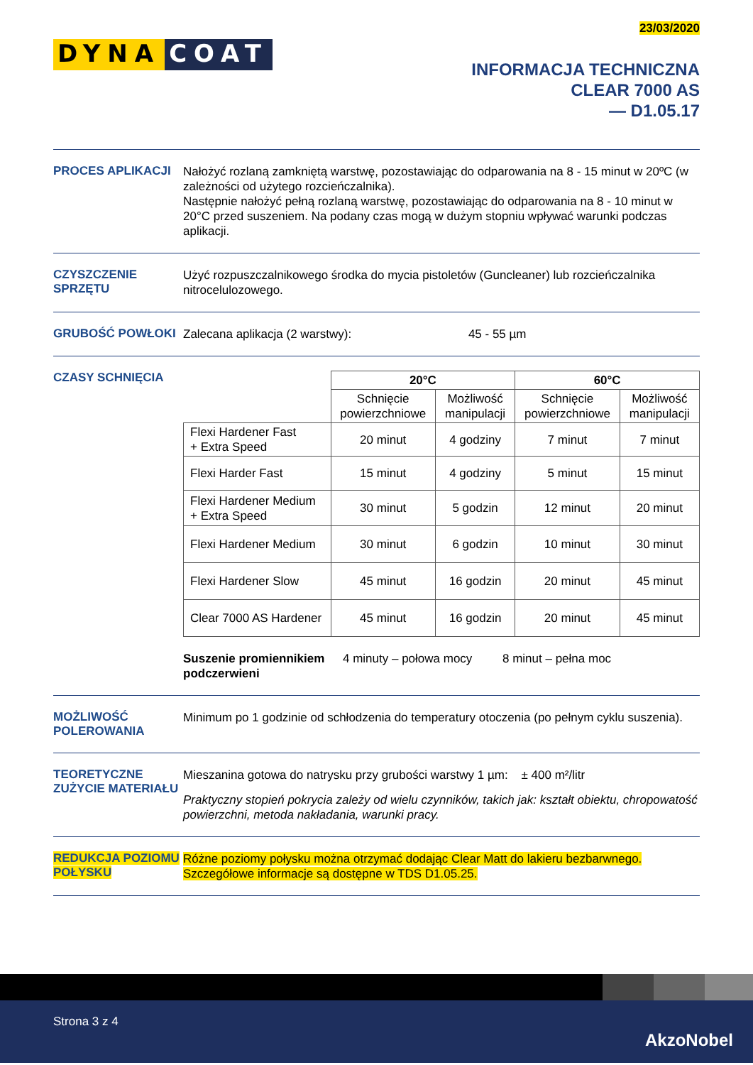23/03/2020
DYNA COAT
INFORMACJA TECHNICZNA
CLEAR 7000 AS
— D1.05.17
PROCES APLIKACJI
Nałożyć rozlaną zamkniętą warstwę, pozostawiając do odparowania na 8 - 15 minut w 20ºC (w zależności od użytego rozcieńczalnika).
Następnie nałożyć pełną rozlaną warstwę, pozostawiając do odparowania na 8 - 10 minut w 20°C przed suszeniem. Na podany czas mogą w dużym stopniu wpływać warunki podczas aplikacji.
CZYSZCZENIE SPRZĘTU
Użyć rozpuszczalnikowego środka do mycia pistoletów (Guncleaner) lub rozcieńczalnika nitrocelulozowego.
GRUBOŚĆ POWŁOKI
Zalecana aplikacja (2 warstwy): 45 - 55 µm
CZASY SCHNIĘCIA
| | 20°C | | 60°C | |
| --- | --- | --- | --- | --- |
| | Schnięcie powierzchniowe | Możliwość manipulacji | Schnięcie powierzchniowe | Możliwość manipulacji |
| Flexi Hardener Fast + Extra Speed | 20 minut | 4 godziny | 7 minut | 7 minut |
| Flexi Harder Fast | 15 minut | 4 godziny | 5 minut | 15 minut |
| Flexi Hardener Medium + Extra Speed | 30 minut | 5 godzin | 12 minut | 20 minut |
| Flexi Hardener Medium | 30 minut | 6 godzin | 10 minut | 30 minut |
| Flexi Hardener Slow | 45 minut | 16 godzin | 20 minut | 45 minut |
| Clear 7000 AS Hardener | 45 minut | 16 godzin | 20 minut | 45 minut |
Suszenie promiennikiem podczerwieni 4 minuty – połowa mocy 8 minut – pełna moc
MOŻLIWOŚĆ POLEROWANIA
Minimum po 1 godzinie od schłodzenia do temperatury otoczenia (po pełnym cyklu suszenia).
TEORETYCZNE ZUŻYCIE MATERIAŁU
Mieszanina gotowa do natrysku przy grubości warstwy 1 µm: ± 400 m²/litr
Praktyczny stopień pokrycia zależy od wielu czynników, takich jak: kształt obiektu, chropowatość powierzchni, metoda nakładania, warunki pracy.
REDUKCJA POZIOMU POŁYSKU
Różne poziomy połysku można otrzymać dodając Clear Matt do lakieru bezbarwnego. Szczegółowe informacje są dostępne w TDS D1.05.25.
Strona 3 z 4
AkzoNobel